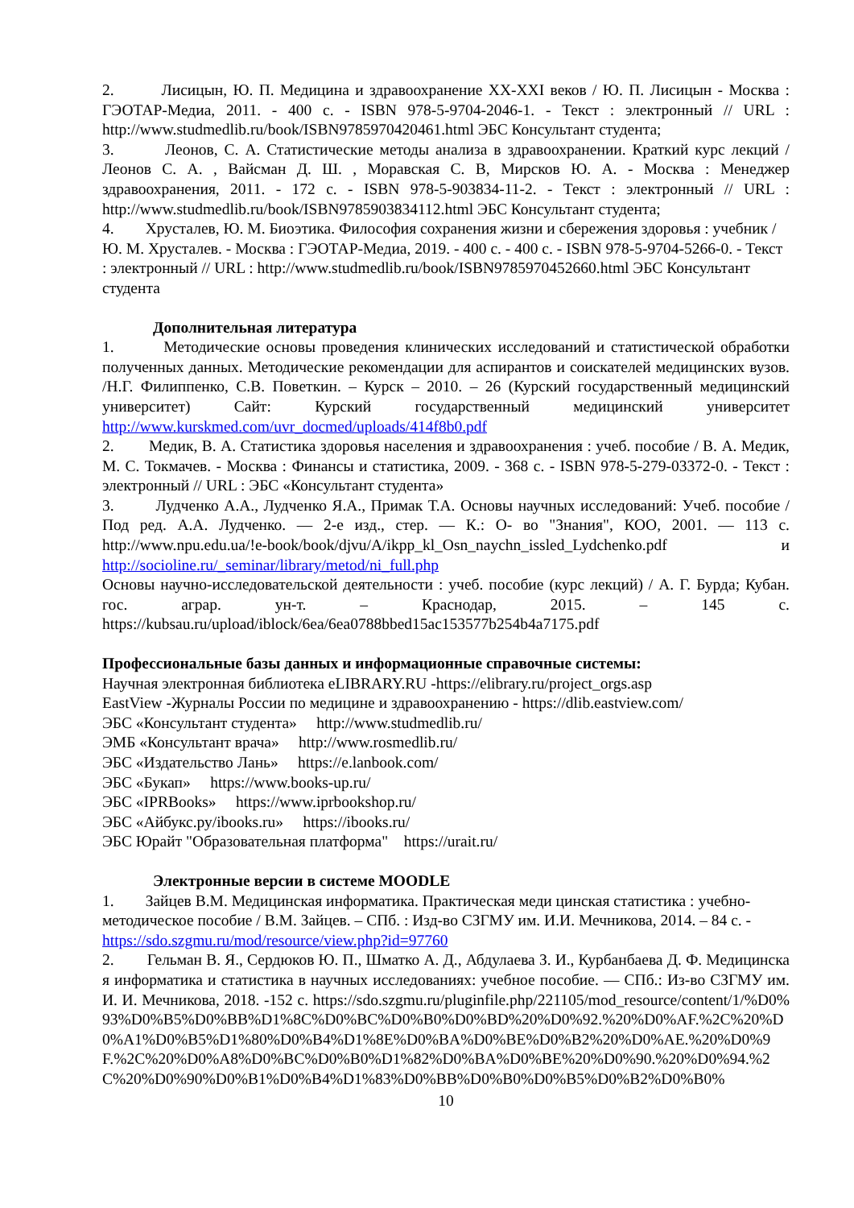2. Лисицын, Ю. П. Медицина и здравоохранение XX-XXI веков / Ю. П. Лисицын - Москва : ГЭОТАР-Медиа, 2011. - 400 с. - ISBN 978-5-9704-2046-1. - Текст : электронный // URL : http://www.studmedlib.ru/book/ISBN9785970420461.html ЭБС Консультант студента;
3. Леонов, С. А. Статистические методы анализа в здравоохранении. Краткий курс лекций / Леонов С. А. , Вайсман Д. Ш. , Моравская С. В, Мирсков Ю. А. - Москва : Менеджер здравоохранения, 2011. - 172 с. - ISBN 978-5-903834-11-2. - Текст : электронный // URL : http://www.studmedlib.ru/book/ISBN9785903834112.html ЭБС Консультант студента;
4. Хрусталев, Ю. М. Биоэтика. Философия сохранения жизни и сбережения здоровья : учебник / Ю. М. Хрусталев. - Москва : ГЭОТАР-Медиа, 2019. - 400 с. - 400 с. - ISBN 978-5-9704-5266-0. - Текст : электронный // URL : http://www.studmedlib.ru/book/ISBN9785970452660.html ЭБС Консультант студента
Дополнительная литература
1. Методические основы проведения клинических исследований и статистической обработки полученных данных. Методические рекомендации для аспирантов и соискателей медицинских вузов. /Н.Г. Филиппенко, С.В. Поветкин. – Курск – 2010. – 26 (Курский государственный медицинский университет) Сайт: Курский государственный медицинский университет http://www.kurskmed.com/uvr_docmed/uploads/414f8b0.pdf
2. Медик, В. А. Статистика здоровья населения и здравоохранения : учеб. пособие / В. А. Медик, М. С. Токмачев. - Москва : Финансы и статистика, 2009. - 368 с. - ISBN 978-5-279-03372-0. - Текст : электронный // URL : ЭБС «Консультант студента»
3. Лудченко А.А., Лудченко Я.А., Примак Т.А. Основы научных исследований: Учеб. пособие / Под ред. А.А. Лудченко. — 2-е изд., стер. — К.: О- во "Знания", КОО, 2001. — 113 с. http://www.npu.edu.ua/!e-book/book/djvu/A/ikpp_kl_Osn_naychn_issled_Lydchenko.pdf и http://socioline.ru/_seminar/library/metod/ni_full.php
Основы научно-исследовательской деятельности : учеб. пособие (курс лекций) / А. Г. Бурда; Кубан. гос. аграр. ун-т. – Краснодар, 2015. – 145 с. https://kubsau.ru/upload/iblock/6ea/6ea0788bbed15ac153577b254b4a7175.pdf
Профессиональные базы данных и информационные справочные системы:
Научная электронная библиотека eLIBRARY.RU -https://elibrary.ru/project_orgs.asp
EastView -Журналы России по медицине и здравоохранению - https://dlib.eastview.com/
ЭБС «Консультант студента» http://www.studmedlib.ru/
ЭМБ «Консультант врача» http://www.rosmedlib.ru/
ЭБС «Издательство Лань» https://e.lanbook.com/
ЭБС «Букап» https://www.books-up.ru/
ЭБС «IPRBooks» https://www.iprbookshop.ru/
ЭБС «Айбукс.ру/ibooks.ru» https://ibooks.ru/
ЭБС Юрайт "Образовательная платформа" https://urait.ru/
Электронные версии в системе MOODLE
1. Зайцев В.М. Медицинская информатика. Практическая меди цинская статистика : учебно-методическое пособие / В.М. Зайцев. – СПб. : Изд-во СЗГМУ им. И.И. Мечникова, 2014. – 84 с. - https://sdo.szgmu.ru/mod/resource/view.php?id=97760
2. Гельман В. Я., Сердюков Ю. П., Шматко А. Д., Абдулаева З. И., Курбанбаева Д. Ф. Медицинская информатика и статистика в научных исследованиях: учебное пособие. — СПб.: Из-во СЗГМУ им. И. И. Мечникова, 2018. -152 с. https://sdo.szgmu.ru/pluginfile.php/221105/mod_resource/content/1/%D0%93%D0%B5%D0%BB%D1%8C%D0%BC%D0%B0%D0%BD%20%D0%92.%20%D0%AF.%2C%20%D0%A1%D0%B5%D1%80%D0%B4%D1%8E%D0%BA%D0%BE%D0%B2%20%D0%AE.%20%D0%9F.%2C%20%D0%A8%D0%BC%D0%B0%D1%82%D0%BA%D0%BE%20%D0%90.%20%D0%94.%2C%20%D0%90%D0%B1%D0%B4%D1%83%D0%BB%D0%B0%D0%B5%D0%B2%D0%B0%
10